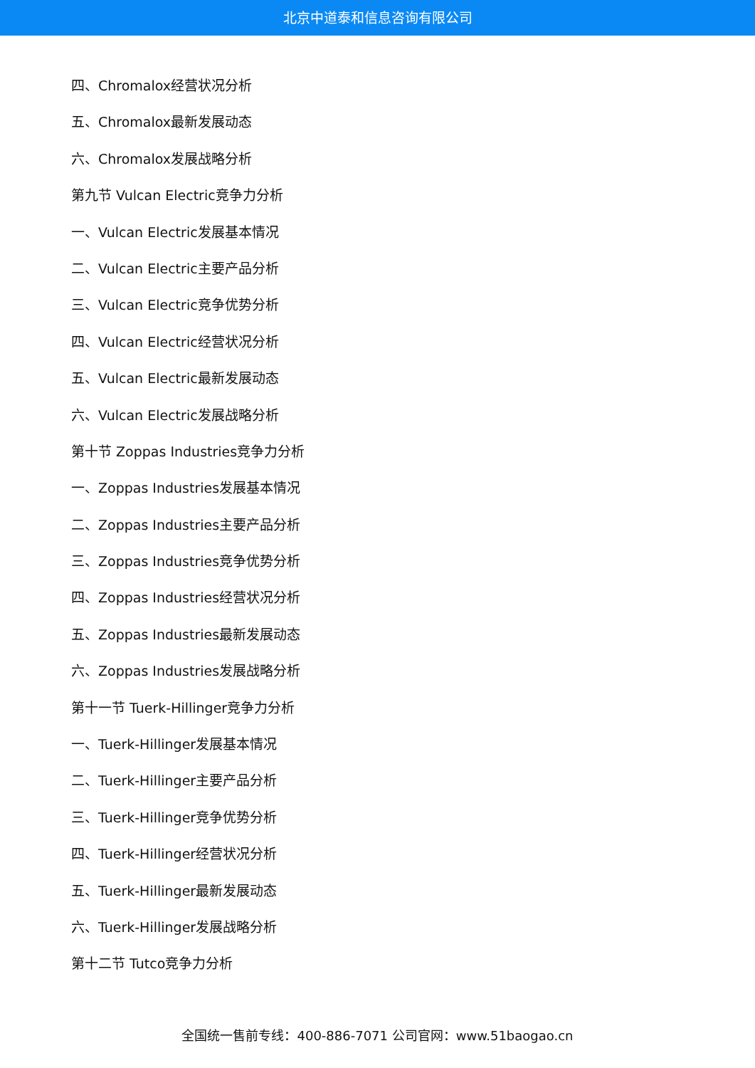北京中道泰和信息咨询有限公司
四、Chromalox经营状况分析
五、Chromalox最新发展动态
六、Chromalox发展战略分析
第九节 Vulcan Electric竞争力分析
一、Vulcan Electric发展基本情况
二、Vulcan Electric主要产品分析
三、Vulcan Electric竞争优势分析
四、Vulcan Electric经营状况分析
五、Vulcan Electric最新发展动态
六、Vulcan Electric发展战略分析
第十节 Zoppas Industries竞争力分析
一、Zoppas Industries发展基本情况
二、Zoppas Industries主要产品分析
三、Zoppas Industries竞争优势分析
四、Zoppas Industries经营状况分析
五、Zoppas Industries最新发展动态
六、Zoppas Industries发展战略分析
第十一节 Tuerk-Hillinger竞争力分析
一、Tuerk-Hillinger发展基本情况
二、Tuerk-Hillinger主要产品分析
三、Tuerk-Hillinger竞争优势分析
四、Tuerk-Hillinger经营状况分析
五、Tuerk-Hillinger最新发展动态
六、Tuerk-Hillinger发展战略分析
第十二节 Tutco竞争力分析
全国统一售前专线：400-886-7071 公司官网：www.51baogao.cn